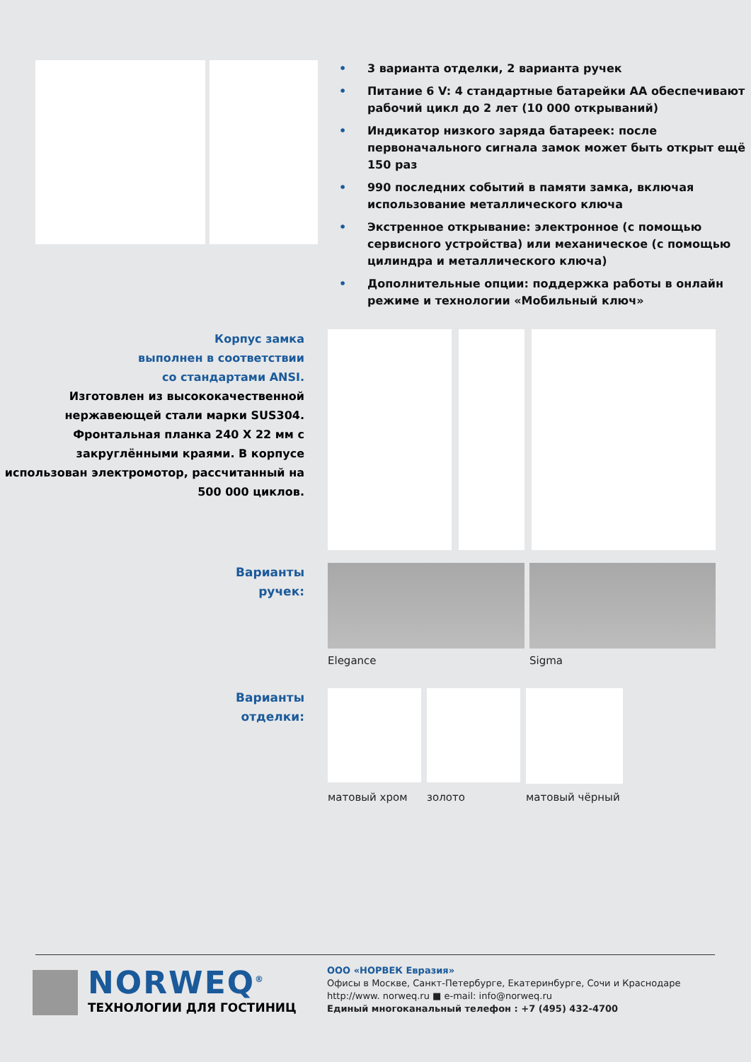• 3 варианта отделки, 2 варианта ручек
• Питание 6 V: 4 стандартные батарейки АА обеспечивают рабочий цикл до 2 лет (10 000 открываний)
• Индикатор низкого заряда батареек: после первоначального сигнала замок может быть открыт ещё 150 раз
• 990 последних событий в памяти замка, включая использование металлического ключа
• Экстренное открывание: электронное (с помощью сервисного устройства) или механическое (с помощью цилиндра и металлического ключа)
• Дополнительные опции: поддержка работы в онлайн режиме и технологии «Мобильный ключ»
Корпус замка
выполнен в соответствии
со стандартами ANSI.
Изготовлен из высококачественной нержавеющей стали марки SUS304. Фронтальная планка 240 X 22 мм с закруглёнными краями. В корпусе использован электромотор, рассчитанный на 500 000 циклов.
Варианты
ручек:
Elegance Sigma
Варианты
отделки:
матовый хром золото матовый чёрный
NORWEQ<sup>®</sup>
ТЕХНОЛОГИИ ДЛЯ ГОСТИНИЦ
ООО «НОРВЕК Евразия»
Офисы в Москве, Санкт-Петербурге, Екатеринбурге, Сочи и Краснодаре
http://www. norweq.ru ■ e-mail: info@norweq.ru
Единый многоканальный телефон : +7 (495) 432-4700